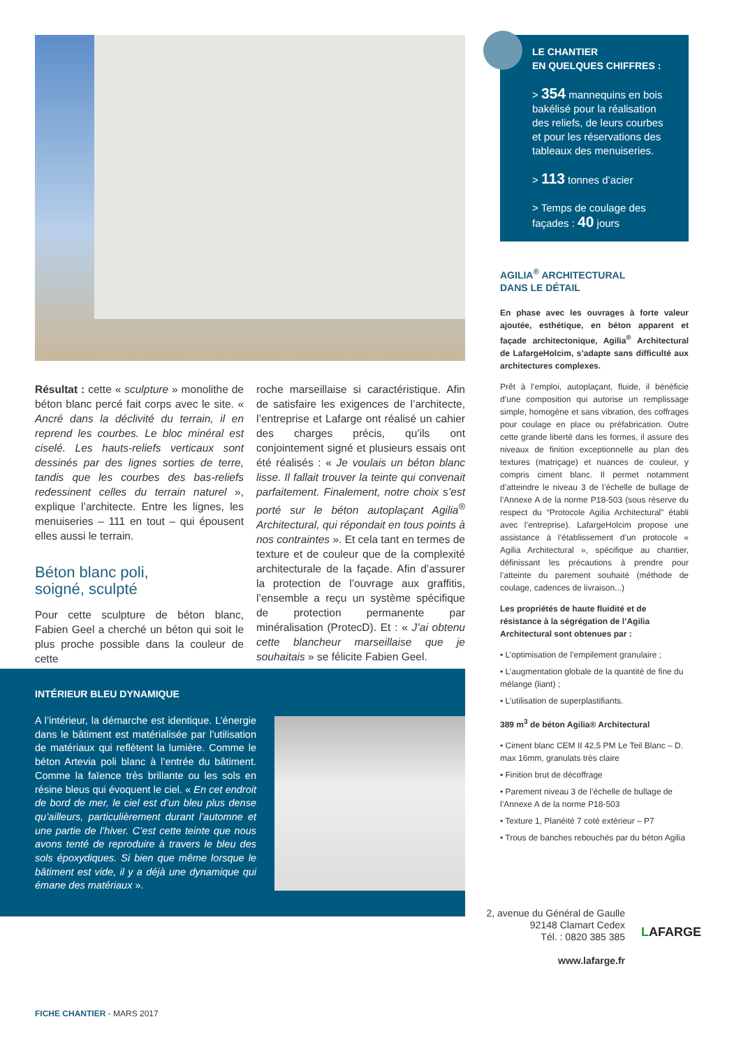Résultat : cette « sculpture » monolithe de béton blanc percé fait corps avec le site. « Ancré dans la déclivité du terrain, il en reprend les courbes. Le bloc minéral est ciselé. Les hauts-reliefs verticaux sont dessinés par des lignes sorties de terre, tandis que les courbes des bas-reliefs redessinent celles du terrain naturel », explique l’architecte. Entre les lignes, les menuiseries – 111 en tout – qui épousent elles aussi le terrain.
Béton blanc poli,
soigné, sculpté
Pour cette sculpture de béton blanc, Fabien Geel a cherché un béton qui soit le plus proche possible dans la couleur de cette
roche marseillaise si caractéristique. Afin de satisfaire les exigences de l’architecte, l’entreprise et Lafarge ont réalisé un cahier des charges précis, qu’ils ont conjointement signé et plusieurs essais ont été réalisés : « Je voulais un béton blanc lisse. Il fallait trouver la teinte qui convenait parfaitement. Finalement, notre choix s’est porté sur le béton autoplaçant Agilia<sup>®</sup> Architectural, qui répondait en tous points à nos contraintes ». Et cela tant en termes de texture et de couleur que de la complexité architecturale de la façade. Afin d’assurer la protection de l’ouvrage aux graffitis, l’ensemble a reçu un système spécifique de protection permanente par minéralisation (ProtecD). Et : « J’ai obtenu cette blancheur marseillaise que je souhaitais » se félicite Fabien Geel.
INTÉRIEUR BLEU DYNAMIQUE
A l’intérieur, la démarche est identique. L’énergie dans le bâtiment est matérialisée par l’utilisation de matériaux qui reflètent la lumière. Comme le béton Artevia poli blanc à l’entrée du bâtiment. Comme la faïence très brillante ou les sols en résine bleus qui évoquent le ciel. « En cet endroit de bord de mer, le ciel est d’un bleu plus dense qu’ailleurs, particulièrement durant l’automne et une partie de l’hiver. C’est cette teinte que nous avons tenté de reproduire à travers le bleu des sols époxydiques. Si bien que même lorsque le bâtiment est vide, il y a déjà une dynamique qui émane des matériaux ».
LE CHANTIER
EN QUELQUES CHIFFRES :
> 354 mannequins en bois bakélisé pour la réalisation des reliefs, de leurs courbes et pour les réservations des tableaux des menuiseries.
> 113 tonnes d’acier
> Temps de coulage des façades : 40 jours
AGILIA<sup>®</sup> ARCHITECTURAL
DANS LE DÉTAIL
En phase avec les ouvrages à forte valeur ajoutée, esthétique, en béton apparent et façade architectonique, Agilia<sup>®</sup> Architectural de LafargeHolcim, s’adapte sans difficulté aux architectures complexes.
Prêt à l’emploi, autoplaçant, fluide, il bénéficie d’une composition qui autorise un remplissage simple, homogène et sans vibration, des coffrages pour coulage en place ou préfabrication. Outre cette grande liberté dans les formes, il assure des niveaux de finition exceptionnelle au plan des textures (matriçage) et nuances de couleur, y compris ciment blanc. Il permet notamment d’atteindre le niveau 3 de l’échelle de bullage de l’Annexe A de la norme P18-503 (sous réserve du respect du “Protocole Agilia Architectural” établi avec l’entreprise). LafargeHolcim propose une assistance à l’établissement d’un protocole « Agilia Architectural », spécifique au chantier, définissant les précautions à prendre pour l’atteinte du parement souhaité (méthode de coulage, cadences de livraison...)
Les propriétés de haute fluidité et de résistance à la ségrégation de l’Agilia Architectural sont obtenues par :
• L’optimisation de l’empilement granulaire ;
• L’augmentation globale de la quantité de fine du mélange (liant) ;
• L’utilisation de superplastifiants.
389 m<sup>3</sup> de béton Agilia® Architectural
• Ciment blanc CEM II 42,5 PM Le Teil Blanc – D. max 16mm, granulats très claire
• Finition brut de décoffrage
• Parement niveau 3 de l’échelle de bullage de l’Annexe A de la norme P18-503
• Texture 1, Planéité 7 coté extérieur – P7
• Trous de banches rebouchés par du béton Agilia
2, avenue du Général de Gaulle
92148 Clamart Cedex
Tél. : 0820 385 385
www.lafarge.fr
LAFARGE
FICHE CHANTIER - MARS 2017